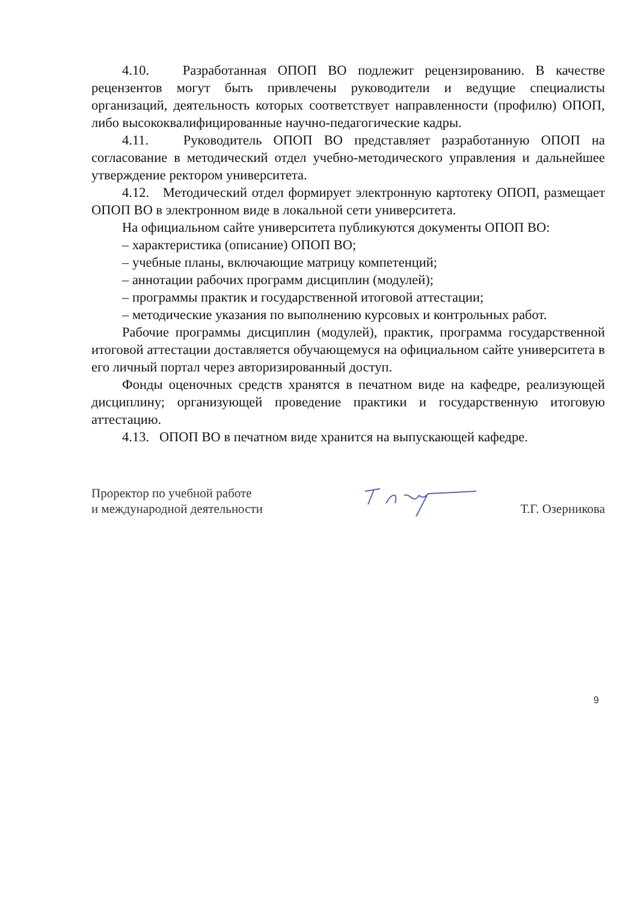4.10. Разработанная ОПОП ВО подлежит рецензированию. В качестве рецензентов могут быть привлечены руководители и ведущие специалисты организаций, деятельность которых соответствует направленности (профилю) ОПОП, либо высококвалифицированные научно-педагогические кадры.
4.11. Руководитель ОПОП ВО представляет разработанную ОПОП на согласование в методический отдел учебно-методического управления и дальнейшее утверждение ректором университета.
4.12. Методический отдел формирует электронную картотеку ОПОП, размещает ОПОП ВО в электронном виде в локальной сети университета.
На официальном сайте университета публикуются документы ОПОП ВО:
– характеристика (описание) ОПОП ВО;
– учебные планы, включающие матрицу компетенций;
– аннотации рабочих программ дисциплин (модулей);
– программы практик и государственной итоговой аттестации;
– методические указания по выполнению курсовых и контрольных работ.
Рабочие программы дисциплин (модулей), практик, программа государственной итоговой аттестации доставляется обучающемуся на официальном сайте университета в его личный портал через авторизированный доступ.
Фонды оценочных средств хранятся в печатном виде на кафедре, реализующей дисциплину; организующей проведение практики и государственную итоговую аттестацию.
4.13. ОПОП ВО в печатном виде хранится на выпускающей кафедре.
Проректор по учебной работе
и международной деятельности
Т.Г. Озерникова
9